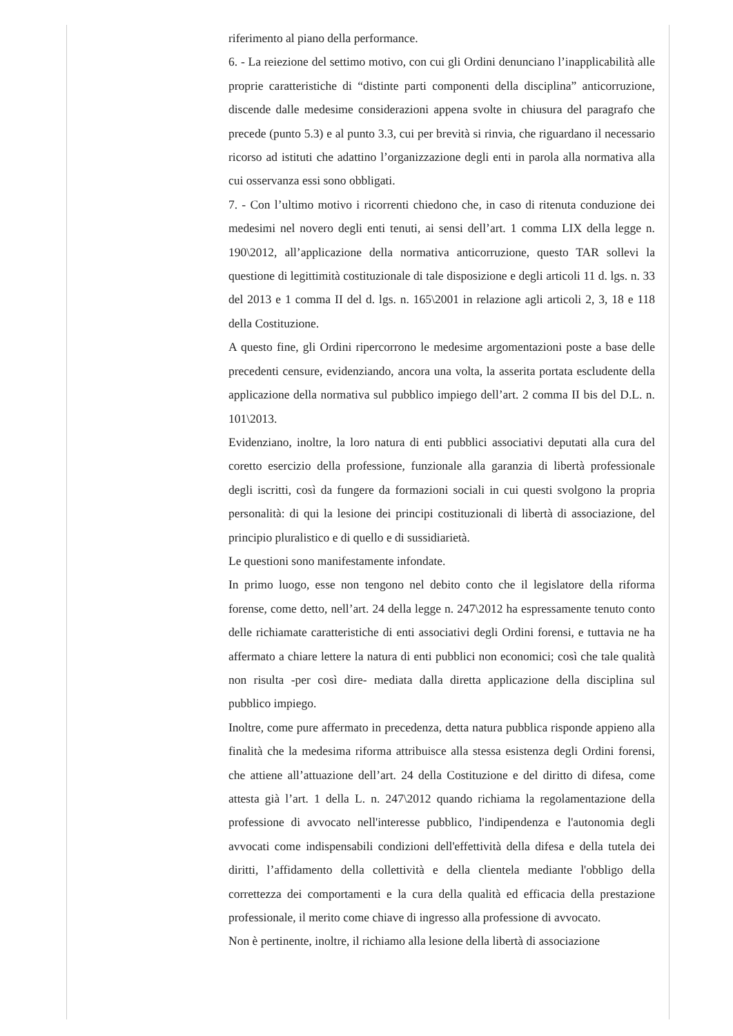riferimento al piano della performance.
6. - La reiezione del settimo motivo, con cui gli Ordini denunciano l’inapplicabilità alle proprie caratteristiche di “distinte parti componenti della disciplina” anticorruzione, discende dalle medesime considerazioni appena svolte in chiusura del paragrafo che precede (punto 5.3) e al punto 3.3, cui per brevità si rinvia, che riguardano il necessario ricorso ad istituti che adattino l’organizzazione degli enti in parola alla normativa alla cui osservanza essi sono obbligati.
7. - Con l’ultimo motivo i ricorrenti chiedono che, in caso di ritenuta conduzione dei medesimi nel novero degli enti tenuti, ai sensi dell’art. 1 comma LIX della legge n. 190\2012, all’applicazione della normativa anticorruzione, questo TAR sollevi la questione di legittimità costituzionale di tale disposizione e degli articoli 11 d. lgs. n. 33 del 2013 e 1 comma II del d. lgs. n. 165\2001 in relazione agli articoli 2, 3, 18 e 118 della Costituzione.
A questo fine, gli Ordini ripercorrono le medesime argomentazioni poste a base delle precedenti censure, evidenziando, ancora una volta, la asserita portata escludente della applicazione della normativa sul pubblico impiego dell’art. 2 comma II bis del D.L. n. 101\2013.
Evidenziano, inoltre, la loro natura di enti pubblici associativi deputati alla cura del coretto esercizio della professione, funzionale alla garanzia di libertà professionale degli iscritti, così da fungere da formazioni sociali in cui questi svolgono la propria personalità: di qui la lesione dei principi costituzionali di libertà di associazione, del principio pluralistico e di quello e di sussidiarietà.
Le questioni sono manifestamente infondate.
In primo luogo, esse non tengono nel debito conto che il legislatore della riforma forense, come detto, nell’art. 24 della legge n. 247\2012 ha espressamente tenuto conto delle richiamate caratteristiche di enti associativi degli Ordini forensi, e tuttavia ne ha affermato a chiare lettere la natura di enti pubblici non economici; così che tale qualità non risulta -per così dire- mediata dalla diretta applicazione della disciplina sul pubblico impiego.
Inoltre, come pure affermato in precedenza, detta natura pubblica risponde appieno alla finalità che la medesima riforma attribuisce alla stessa esistenza degli Ordini forensi, che attiene all’attuazione dell’art. 24 della Costituzione e del diritto di difesa, come attesta già l’art. 1 della L. n. 247\2012 quando richiama la regolamentazione della professione di avvocato nell'interesse pubblico, l'indipendenza e l'autonomia degli avvocati come indispensabili condizioni dell'effettività della difesa e della tutela dei diritti, l’affidamento della collettività e della clientela mediante l'obbligo della correttezza dei comportamenti e la cura della qualità ed efficacia della prestazione professionale, il merito come chiave di ingresso alla professione di avvocato.
Non è pertinente, inoltre, il richiamo alla lesione della libertà di associazione